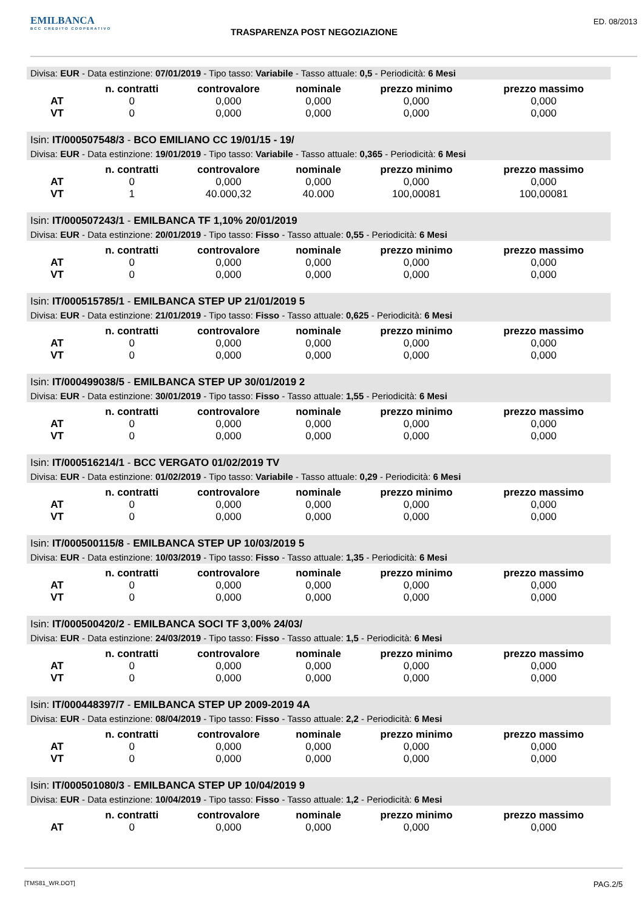EMILBANCA
BCC CREDITO COOPERATIVO
TRASPARENZA POST NEGOZIAZIONE
ED. 08/2013
Divisa: EUR - Data estinzione: 07/01/2019 - Tipo tasso: Variabile - Tasso attuale: 0,5 - Periodicità: 6 Mesi
| | n. contratti | controvalore | nominale | prezzo minimo | prezzo massimo |
| --- | --- | --- | --- | --- | --- |
| AT | 0 | 0,000 | 0,000 | 0,000 | 0,000 |
| VT | 0 | 0,000 | 0,000 | 0,000 | 0,000 |
Isin: IT/000507548/3 - BCO EMILIANO CC 19/01/15 - 19/
Divisa: EUR - Data estinzione: 19/01/2019 - Tipo tasso: Variabile - Tasso attuale: 0,365 - Periodicità: 6 Mesi
| | n. contratti | controvalore | nominale | prezzo minimo | prezzo massimo |
| --- | --- | --- | --- | --- | --- |
| AT | 0 | 0,000 | 0,000 | 0,000 | 0,000 |
| VT | 1 | 40.000,32 | 40.000 | 100,00081 | 100,00081 |
Isin: IT/000507243/1 - EMILBANCA TF 1,10% 20/01/2019
Divisa: EUR - Data estinzione: 20/01/2019 - Tipo tasso: Fisso - Tasso attuale: 0,55 - Periodicità: 6 Mesi
| | n. contratti | controvalore | nominale | prezzo minimo | prezzo massimo |
| --- | --- | --- | --- | --- | --- |
| AT | 0 | 0,000 | 0,000 | 0,000 | 0,000 |
| VT | 0 | 0,000 | 0,000 | 0,000 | 0,000 |
Isin: IT/000515785/1 - EMILBANCA STEP UP 21/01/2019 5
Divisa: EUR - Data estinzione: 21/01/2019 - Tipo tasso: Fisso - Tasso attuale: 0,625 - Periodicità: 6 Mesi
| | n. contratti | controvalore | nominale | prezzo minimo | prezzo massimo |
| --- | --- | --- | --- | --- | --- |
| AT | 0 | 0,000 | 0,000 | 0,000 | 0,000 |
| VT | 0 | 0,000 | 0,000 | 0,000 | 0,000 |
Isin: IT/000499038/5 - EMILBANCA STEP UP 30/01/2019 2
Divisa: EUR - Data estinzione: 30/01/2019 - Tipo tasso: Fisso - Tasso attuale: 1,55 - Periodicità: 6 Mesi
| | n. contratti | controvalore | nominale | prezzo minimo | prezzo massimo |
| --- | --- | --- | --- | --- | --- |
| AT | 0 | 0,000 | 0,000 | 0,000 | 0,000 |
| VT | 0 | 0,000 | 0,000 | 0,000 | 0,000 |
Isin: IT/000516214/1 - BCC VERGATO 01/02/2019 TV
Divisa: EUR - Data estinzione: 01/02/2019 - Tipo tasso: Variabile - Tasso attuale: 0,29 - Periodicità: 6 Mesi
| | n. contratti | controvalore | nominale | prezzo minimo | prezzo massimo |
| --- | --- | --- | --- | --- | --- |
| AT | 0 | 0,000 | 0,000 | 0,000 | 0,000 |
| VT | 0 | 0,000 | 0,000 | 0,000 | 0,000 |
Isin: IT/000500115/8 - EMILBANCA STEP UP 10/03/2019 5
Divisa: EUR - Data estinzione: 10/03/2019 - Tipo tasso: Fisso - Tasso attuale: 1,35 - Periodicità: 6 Mesi
| | n. contratti | controvalore | nominale | prezzo minimo | prezzo massimo |
| --- | --- | --- | --- | --- | --- |
| AT | 0 | 0,000 | 0,000 | 0,000 | 0,000 |
| VT | 0 | 0,000 | 0,000 | 0,000 | 0,000 |
Isin: IT/000500420/2 - EMILBANCA SOCI TF 3,00% 24/03/
Divisa: EUR - Data estinzione: 24/03/2019 - Tipo tasso: Fisso - Tasso attuale: 1,5 - Periodicità: 6 Mesi
| | n. contratti | controvalore | nominale | prezzo minimo | prezzo massimo |
| --- | --- | --- | --- | --- | --- |
| AT | 0 | 0,000 | 0,000 | 0,000 | 0,000 |
| VT | 0 | 0,000 | 0,000 | 0,000 | 0,000 |
Isin: IT/000448397/7 - EMILBANCA STEP UP 2009-2019 4A
Divisa: EUR - Data estinzione: 08/04/2019 - Tipo tasso: Fisso - Tasso attuale: 2,2 - Periodicità: 6 Mesi
| | n. contratti | controvalore | nominale | prezzo minimo | prezzo massimo |
| --- | --- | --- | --- | --- | --- |
| AT | 0 | 0,000 | 0,000 | 0,000 | 0,000 |
| VT | 0 | 0,000 | 0,000 | 0,000 | 0,000 |
Isin: IT/000501080/3 - EMILBANCA STEP UP 10/04/2019 9
Divisa: EUR - Data estinzione: 10/04/2019 - Tipo tasso: Fisso - Tasso attuale: 1,2 - Periodicità: 6 Mesi
| | n. contratti | controvalore | nominale | prezzo minimo | prezzo massimo |
| --- | --- | --- | --- | --- | --- |
| AT | 0 | 0,000 | 0,000 | 0,000 | 0,000 |
[TMS81_WR.DOT] PAG.2/5